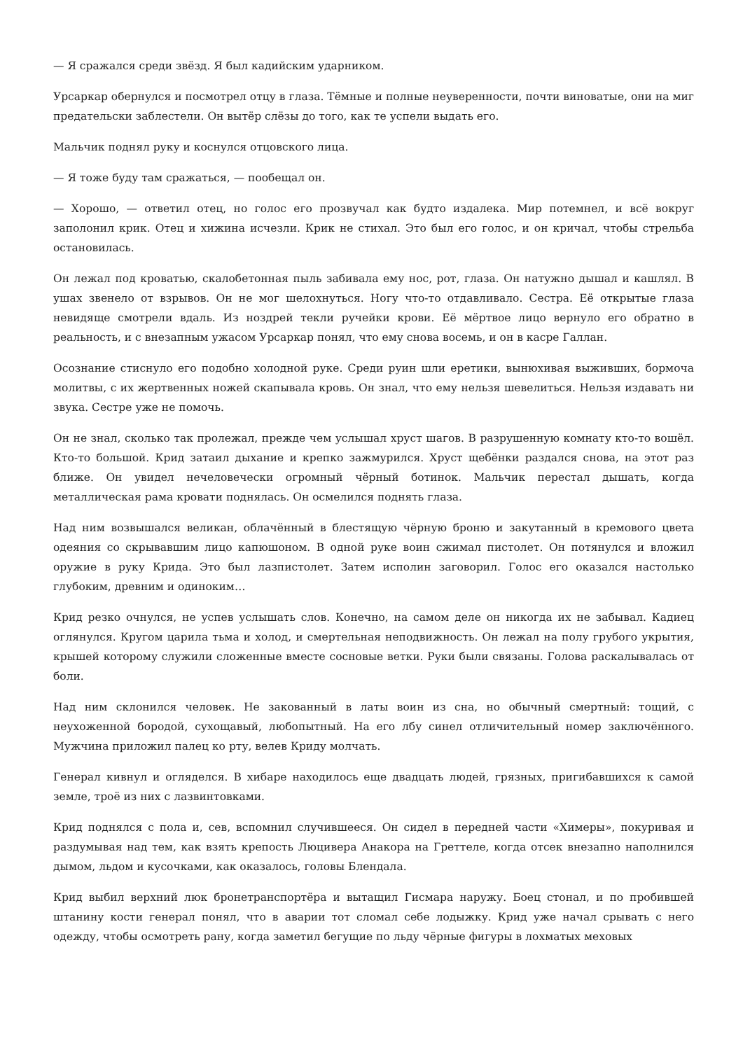— Я сражался среди звёзд. Я был кадийским ударником.
Урсаркар обернулся и посмотрел отцу в глаза. Тёмные и полные неуверенности, почти виноватые, они на миг предательски заблестели. Он вытёр слёзы до того, как те успели выдать его.
Мальчик поднял руку и коснулся отцовского лица.
— Я тоже буду там сражаться, — пообещал он.
— Хорошо, — ответил отец, но голос его прозвучал как будто издалека. Мир потемнел, и всё вокруг заполонил крик. Отец и хижина исчезли. Крик не стихал. Это был его голос, и он кричал, чтобы стрельба остановилась.
Он лежал под кроватью, скалобетонная пыль забивала ему нос, рот, глаза. Он натужно дышал и кашлял. В ушах звенело от взрывов. Он не мог шелохнуться. Ногу что-то отдавливало. Сестра. Её открытые глаза невидяще смотрели вдаль. Из ноздрей текли ручейки крови. Её мёртвое лицо вернуло его обратно в реальность, и с внезапным ужасом Урсаркар понял, что ему снова восемь, и он в касре Галлан.
Осознание стиснуло его подобно холодной руке. Среди руин шли еретики, вынюхивая выживших, бормоча молитвы, с их жертвенных ножей скапывала кровь. Он знал, что ему нельзя шевелиться. Нельзя издавать ни звука. Сестре уже не помочь.
Он не знал, сколько так пролежал, прежде чем услышал хруст шагов. В разрушенную комнату кто-то вошёл. Кто-то большой. Крид затаил дыхание и крепко зажмурился. Хруст щебёнки раздался снова, на этот раз ближе. Он увидел нечеловечески огромный чёрный ботинок. Мальчик перестал дышать, когда металлическая рама кровати поднялась. Он осмелился поднять глаза.
Над ним возвышался великан, облачённый в блестящую чёрную броню и закутанный в кремового цвета одеяния со скрывавшим лицо капюшоном. В одной руке воин сжимал пистолет. Он потянулся и вложил оружие в руку Крида. Это был лазпистолет. Затем исполин заговорил. Голос его оказался настолько глубоким, древним и одиноким…
Крид резко очнулся, не успев услышать слов. Конечно, на самом деле он никогда их не забывал. Кадиец оглянулся. Кругом царила тьма и холод, и смертельная неподвижность. Он лежал на полу грубого укрытия, крышей которому служили сложенные вместе сосновые ветки. Руки были связаны. Голова раскалывалась от боли.
Над ним склонился человек. Не закованный в латы воин из сна, но обычный смертный: тощий, с неухоженной бородой, сухощавый, любопытный. На его лбу синел отличительный номер заключённого. Мужчина приложил палец ко рту, велев Криду молчать.
Генерал кивнул и огляделся. В хибаре находилось еще двадцать людей, грязных, пригибавшихся к самой земле, троё из них с лазвинтовками.
Крид поднялся с пола и, сев, вспомнил случившееся. Он сидел в передней части «Химеры», покуривая и раздумывая над тем, как взять крепость Люцивера Анакора на Греттеле, когда отсек внезапно наполнился дымом, льдом и кусочками, как оказалось, головы Блендала.
Крид выбил верхний люк бронетранспортёра и вытащил Гисмара наружу. Боец стонал, и по пробившей штанину кости генерал понял, что в аварии тот сломал себе лодыжку. Крид уже начал срывать с него одежду, чтобы осмотреть рану, когда заметил бегущие по льду чёрные фигуры в лохматых меховых